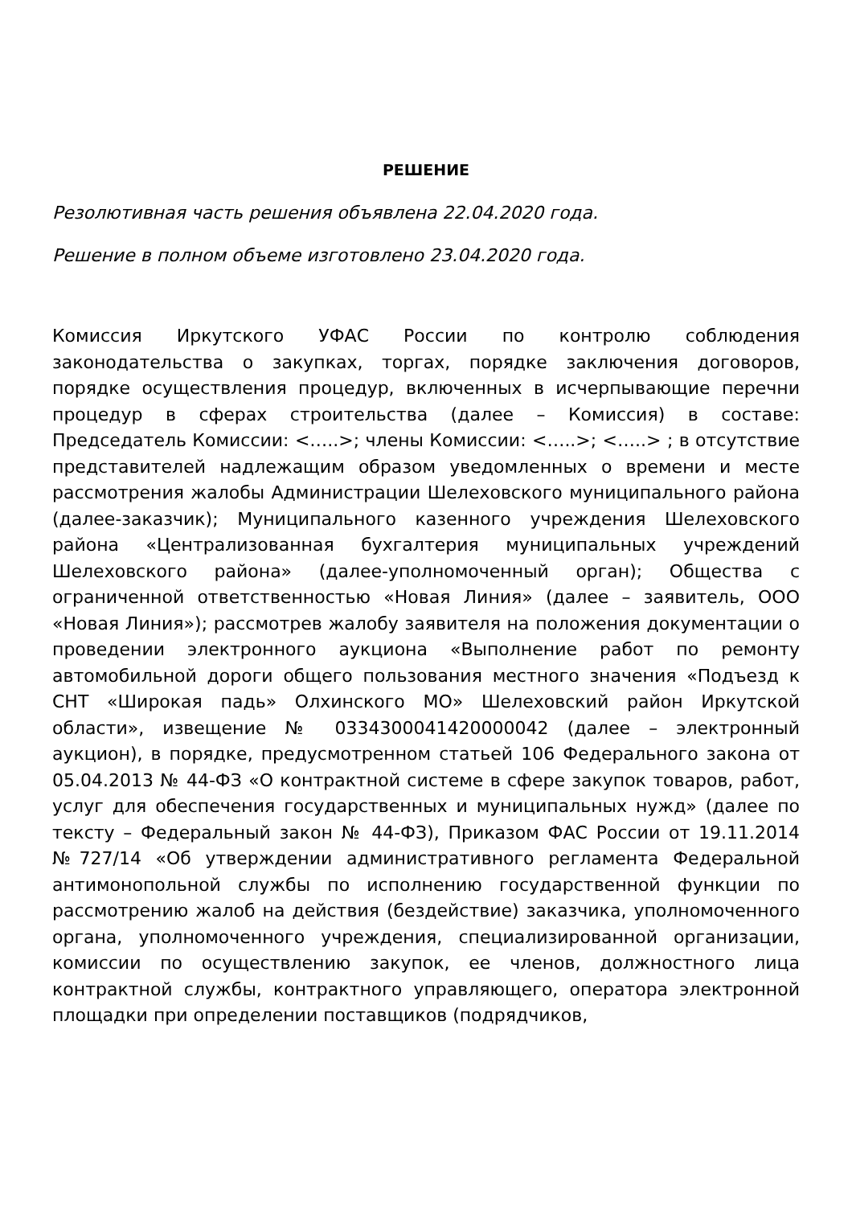РЕШЕНИЕ
Резолютивная часть решения объявлена 22.04.2020 года.
Решение в полном объеме изготовлено 23.04.2020 года.
Комиссия Иркутского УФАС России по контролю соблюдения законодательства о закупках, торгах, порядке заключения договоров, порядке осуществления процедур, включенных в исчерпывающие перечни процедур в сферах строительства (далее – Комиссия) в составе: Председатель Комиссии: <…..>; члены Комиссии: <…..>; <…..> ; в отсутствие представителей надлежащим образом уведомленных о времени и месте рассмотрения жалобы Администрации Шелеховского муниципального района (далее-заказчик); Муниципального казенного учреждения Шелеховского района «Централизованная бухгалтерия муниципальных учреждений Шелеховского района» (далее-уполномоченный орган); Общества с ограниченной ответственностью «Новая Линия» (далее – заявитель, ООО «Новая Линия»); рассмотрев жалобу заявителя на положения документации о проведении электронного аукциона «Выполнение работ по ремонту автомобильной дороги общего пользования местного значения «Подъезд к СНТ «Широкая падь» Олхинского МО» Шелеховский район Иркутской области», извещение № 0334300041420000042 (далее – электронный аукцион), в порядке, предусмотренном статьей 106 Федерального закона от 05.04.2013 № 44-ФЗ «О контрактной системе в сфере закупок товаров, работ, услуг для обеспечения государственных и муниципальных нужд» (далее по тексту – Федеральный закон № 44-ФЗ), Приказом ФАС России от 19.11.2014 №727/14 «Об утверждении административного регламента Федеральной антимонопольной службы по исполнению государственной функции по рассмотрению жалоб на действия (бездействие) заказчика, уполномоченного органа, уполномоченного учреждения, специализированной организации, комиссии по осуществлению закупок, ее членов, должностного лица контрактной службы, контрактного управляющего, оператора электронной площадки при определении поставщиков (подрядчиков,